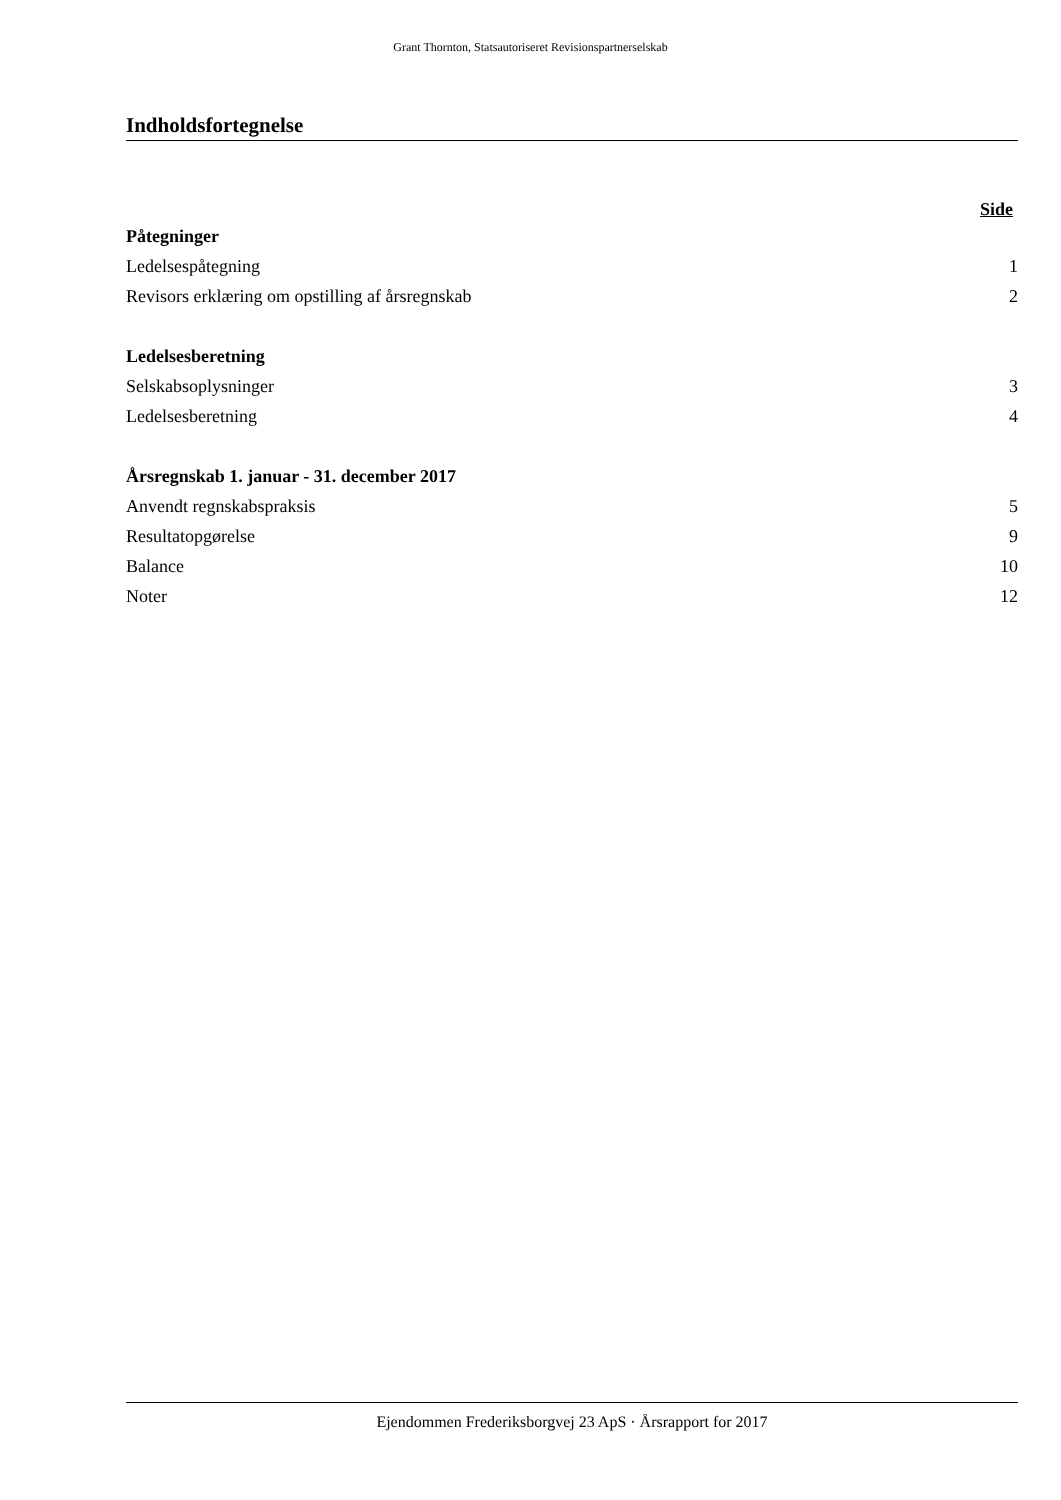Grant Thornton, Statsautoriseret Revisionspartnerselskab
Indholdsfortegnelse
Side
Påtegninger
Ledelsespåtegning 1
Revisors erklæring om opstilling af årsregnskab 2
Ledelsesberetning
Selskabsoplysninger 3
Ledelsesberetning 4
Årsregnskab 1. januar - 31. december 2017
Anvendt regnskabspraksis 5
Resultatopgørelse 9
Balance 10
Noter 12
Ejendommen Frederiksborgvej 23 ApS · Årsrapport for 2017